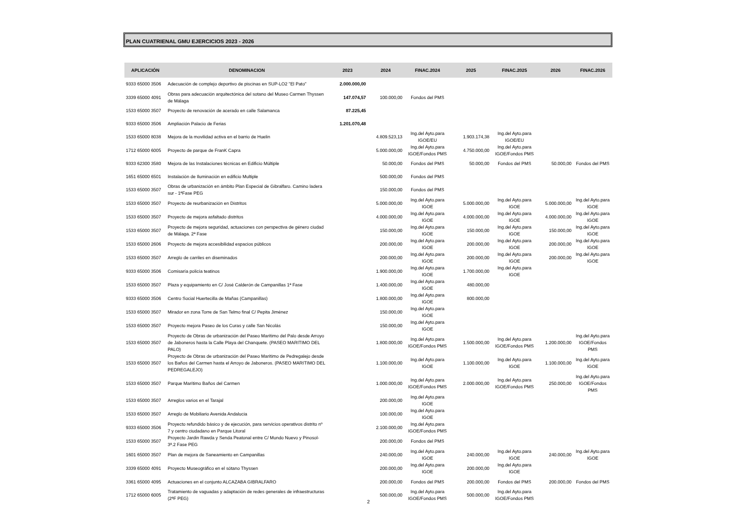PLAN CUATRIENAL GMU EJERCICIOS 2023 - 2026
| APLICACIÓN | DENOMINACION | 2023 | 2024 | FINAC.2024 | 2025 | FINAC.2025 | 2026 | FINAC.2026 |
| --- | --- | --- | --- | --- | --- | --- | --- | --- |
| 9333 65000 3506 | Adecuación de complejo deportivo de piscinas en SUP-LO2 "El Pato" | 2.000.000,00 | | | | | | |
| 3339 65000 4091 | Obras para adecuación arquitectónica del sotano del Museo Carmen Thyssen de Málaga | 147.074,57 | 100.000,00 | Fondos del PMS | | | | |
| 1533 65000 3507 | Proyecto de renovación de acerado en calle Salamanca | 87.225,45 | | | | | | |
| 9333 65000 3506 | Ampliación Palacio de Ferias | 1.201.070,48 | | | | | | |
| 1533 65000 8038 | Mejora de la movilidad activa en el barrio de Huelin | | 4.809.523,13 | Ing.del Ayto.para IGOE/EU | 1.903.174,38 | Ing.del Ayto.para IGOE/EU | | |
| 1712 65000 6005 | Proyecto de parque de FranK Capra | | 5.000.000,00 | Ing.del Ayto.para IGOE/Fondos PMS | 4.750.000,00 | Ing.del Ayto.para IGOE/Fondos PMS | | |
| 9333 62300 3580 | Mejora de las Instalaciones técnicas en Edificio Múltiple | | 50.000,00 | Fondos del PMS | 50.000,00 | Fondos del PMS | 50.000,00 | Fondos del PMS |
| 1651 65000 6501 | Instalación de Iluminación en edificio Multiple | | 500.000,00 | Fondos del PMS | | | | |
| 1533 65000 3507 | Obras de urbanización en ámbito Plan Especial de Gibralfaro. Camino ladera sur - 1ªFase PEG | | 150.000,00 | Fondos del PMS | | | | |
| 1533 65000 3507 | Proyecto de reurbanización en Distritos | | 5.000.000,00 | Ing.del Ayto.para IGOE | 5.000.000,00 | Ing.del Ayto.para IGOE | 5.000.000,00 | Ing.del Ayto.para IGOE |
| 1533 65000 3507 | Proyecto de mejora asfaltado distritos | | 4.000.000,00 | Ing.del Ayto.para IGOE | 4.000.000,00 | Ing.del Ayto.para IGOE | 4.000.000,00 | Ing.del Ayto.para IGOE |
| 1533 65000 3507 | Proyecto de mejora seguridad, actuaciones con perspectiva de género ciudad de Málaga. 2ª Fase | | 150.000,00 | Ing.del Ayto.para IGOE | 150.000,00 | Ing.del Ayto.para IGOE | 150.000,00 | Ing.del Ayto.para IGOE |
| 1533 65000 2606 | Proyecto de mejora accesibilidad espacios públicos | | 200.000,00 | Ing.del Ayto.para IGOE | 200.000,00 | Ing.del Ayto.para IGOE | 200.000,00 | Ing.del Ayto.para IGOE |
| 1533 65000 3507 | Arreglo de carriles en diseminados | | 200.000,00 | Ing.del Ayto.para IGOE | 200.000,00 | Ing.del Ayto.para IGOE | 200.000,00 | Ing.del Ayto.para IGOE |
| 9333 65000 3506 | Comisaría policía teatinos | | 1.900.000,00 | Ing.del Ayto.para IGOE | 1.700.000,00 | Ing.del Ayto.para IGOE | | |
| 1533 65000 3507 | Plaza y equipamiento en C/ José Calderón de Campanillas 1ª Fase | | 1.400.000,00 | Ing.del Ayto.para IGOE | 480.000,00 | | | |
| 9333 65000 3506 | Centro Social Huertecilla de Mañas (Campanillas) | | 1.800.000,00 | Ing.del Ayto.para IGOE | 800.000,00 | | | |
| 1533 65000 3507 | Mirador en zona Torre de San Telmo final C/ Pepita Jiménez | | 150.000,00 | Ing.del Ayto.para IGOE | | | | |
| 1533 65000 3507 | Proyecto mejora Paseo de los Curas y calle San Nicolás | | 150.000,00 | Ing.del Ayto.para IGOE | | | | |
| 1533 65000 3507 | Proyecto de Obras de urbanización del Paseo Marítimo del Palo desde Arroyo de Jaboneros hasta la Calle Playa del Chanquete. (PASEO MARITIMO DEL PALO) | | 1.800.000,00 | Ing.del Ayto.para IGOE/Fondos PMS | 1.500.000,00 | Ing.del Ayto.para IGOE/Fondos PMS | 1.200.000,00 | Ing.del Ayto.para IGOE/Fondos PMS |
| 1533 65000 3507 | Proyecto de Obras de urbanización del Paseo Marítimo de Pedregalejo desde los Baños del Carmen hasta el Arroyo de Jaboneros. (PASEO MARITIMO DEL PEDREGALEJO) | | 1.100.000,00 | Ing.del Ayto.para IGOE | 1.100.000,00 | Ing.del Ayto.para IGOE | 1.100.000,00 | Ing.del Ayto.para IGOE |
| 1533 65000 3507 | Parque Marítimo Baños del Carmen | | 1.000.000,00 | Ing.del Ayto.para IGOE/Fondos PMS | 2.000.000,00 | Ing.del Ayto.para IGOE/Fondos PMS | 250.000,00 | Ing.del Ayto.para IGOE/Fondos PMS |
| 1533 65000 3507 | Arreglos varios en el Tarajal | | 200.000,00 | Ing.del Ayto.para IGOE | | | | |
| 1533 65000 3507 | Arreglo de Mobiliario Avenida Andalucia | | 100.000,00 | Ing.del Ayto.para IGOE | | | | |
| 9333 65000 3506 | Proyecto refundido básico y de ejecución, para servicios operativos distrito nº 7 y centro ciudadano en Parque Litoral | | 2.100.000,00 | Ing.del Ayto.para IGOE/Fondos PMS | | | | |
| 1533 65000 3507 | Proyecto Jardin Rawda y Senda Peatonal entre C/ Mundo Nuevo y Pinosol-3ª.2 Fase PEG | | 200.000,00 | Fondos del PMS | | | | |
| 1601 65000 3507 | Plan de mejora de Saneamiento en Campanillas | | 240.000,00 | Ing.del Ayto.para IGOE | 240.000,00 | Ing.del Ayto.para IGOE | 240.000,00 | Ing.del Ayto.para IGOE |
| 3339 65000 4091 | Proyecto Museográfico en el sótano Thyssen | | 200.000,00 | Ing.del Ayto.para IGOE | 200.000,00 | Ing.del Ayto.para IGOE | | |
| 3361 65000 4095 | Actuaciones en el conjunto ALCAZABA GIBRALFARO | | 200.000,00 | Fondos del PMS | 200.000,00 | Fondos del PMS | 200.000,00 | Fondos del PMS |
| 1712 65000 6005 | Tratamiento de vaguadas y adaptación de redes generales de infraestructuras (2ªF PEG) | | 500.000,00 | Ing.del Ayto.para IGOE/Fondos PMS | 500.000,00 | Ing.del Ayto.para IGOE/Fondos PMS | | |
2